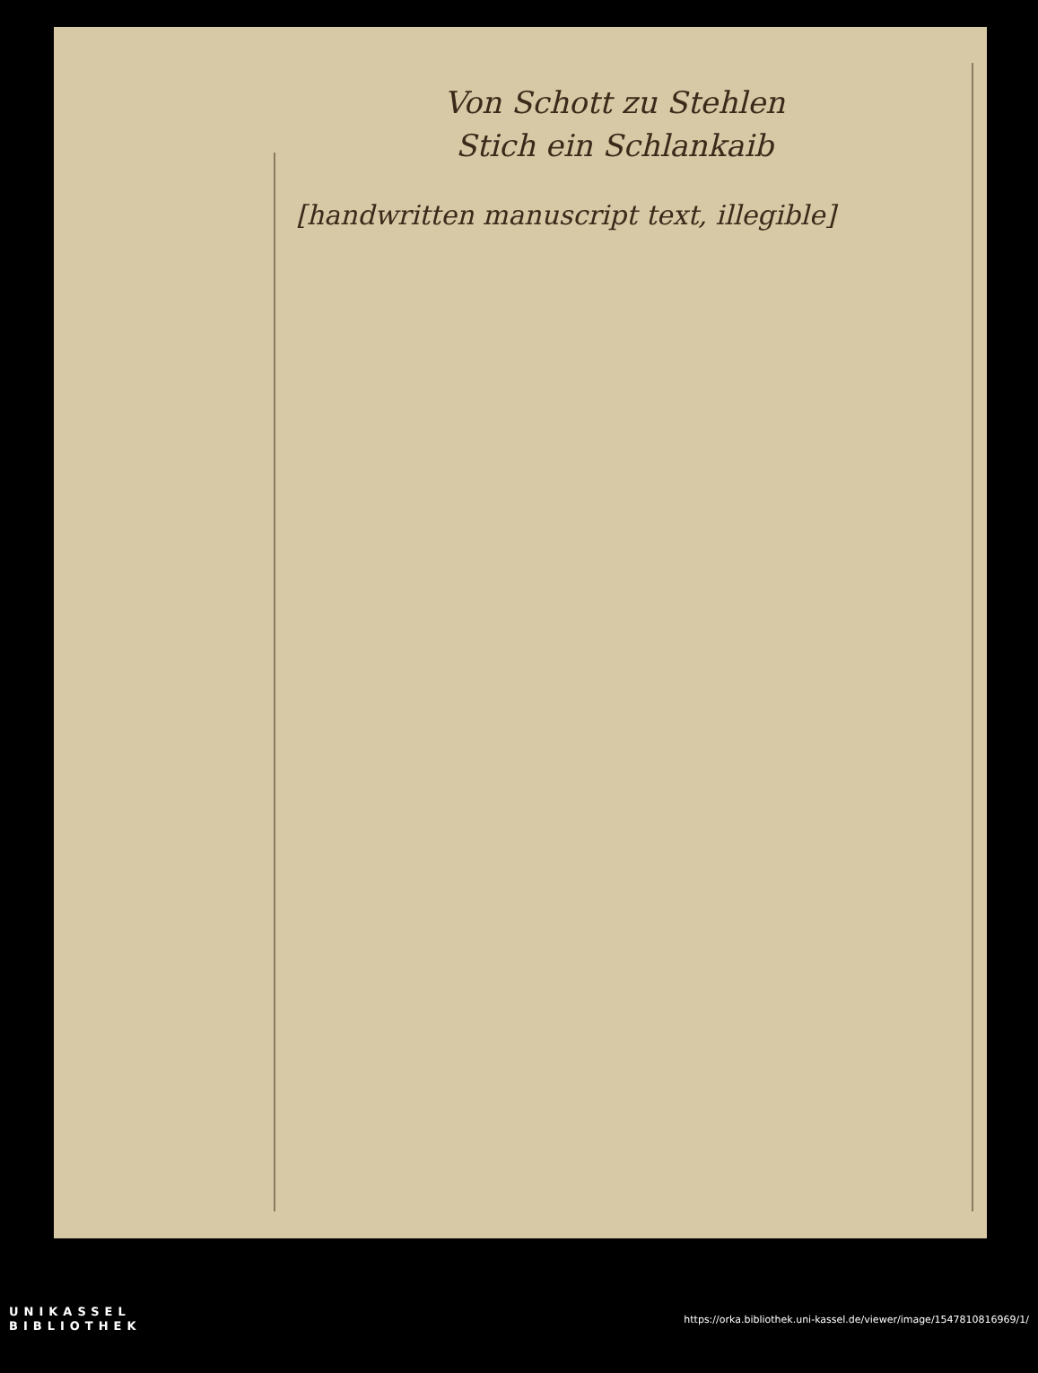Von Schott zu Stehlen
Stich ein Schlankaib
[handwritten manuscript text, illegible]
UNIKASSEL
BIBLIOTHEK
https://orka.bibliothek.uni-kassel.de/viewer/image/1547810816969/1/